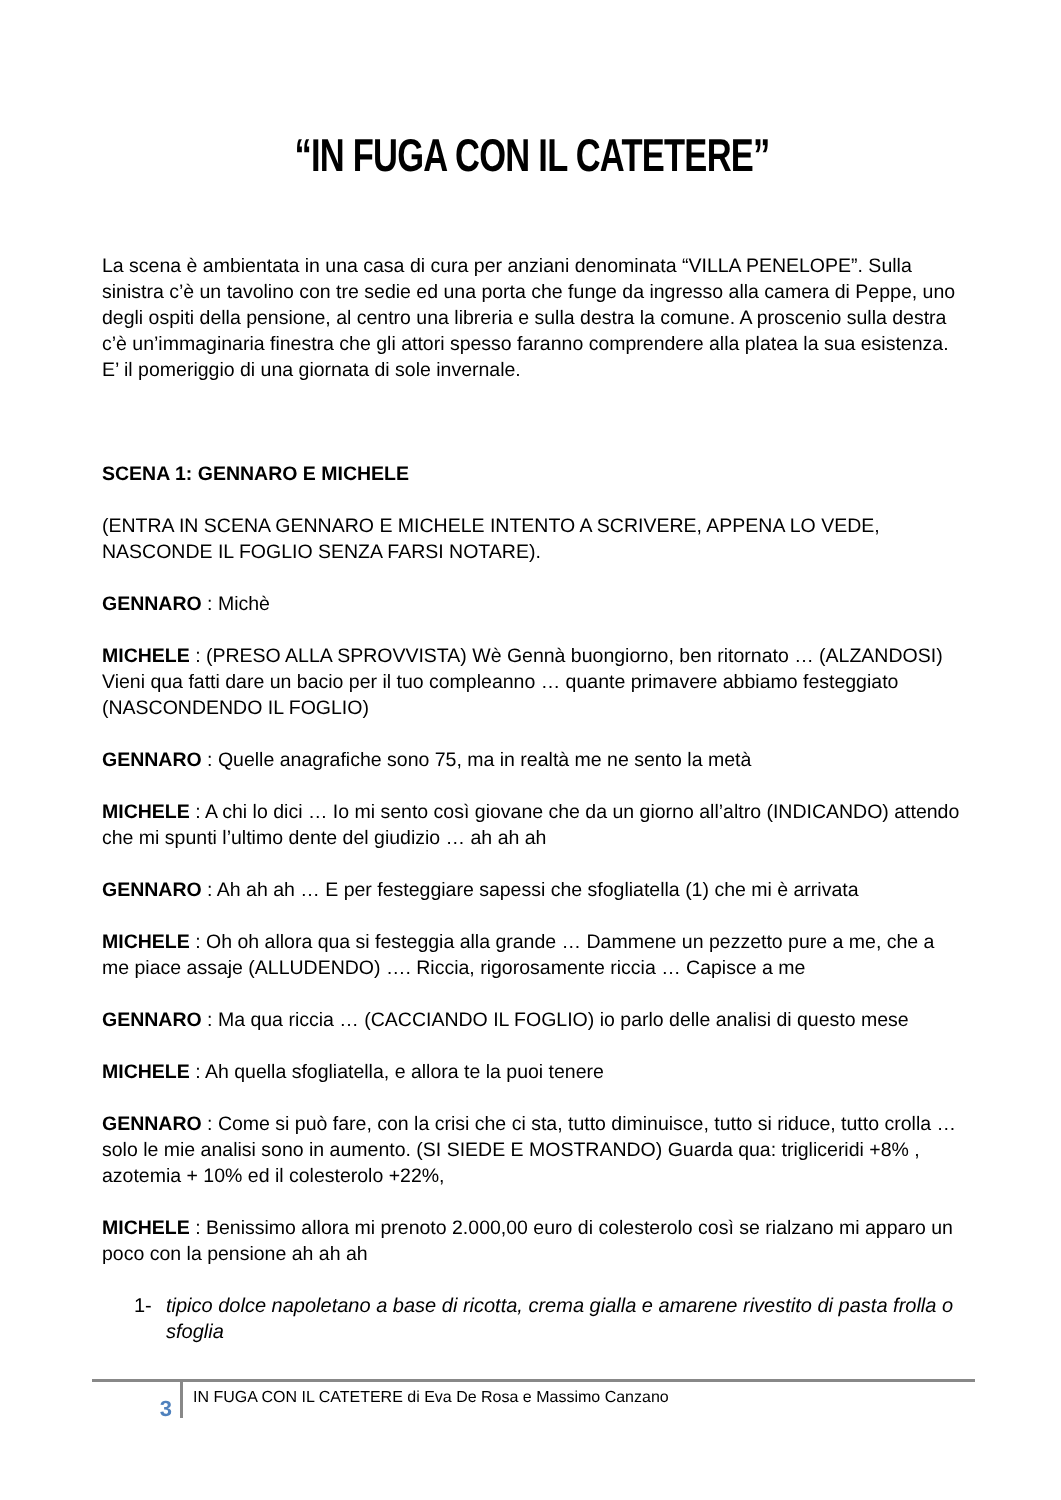“IN FUGA CON IL CATETERE”
La scena è ambientata in una casa di cura per anziani denominata “VILLA PENELOPE”. Sulla sinistra c’è un tavolino con tre sedie ed una porta che funge da ingresso alla camera di Peppe, uno degli ospiti della pensione, al centro una libreria e sulla destra la comune. A proscenio sulla destra c’è un’immaginaria finestra che gli attori spesso faranno comprendere alla platea la sua esistenza. E’ il pomeriggio di una giornata di sole invernale.
SCENA 1: GENNARO E MICHELE
(ENTRA IN SCENA GENNARO E MICHELE INTENTO A SCRIVERE, APPENA LO VEDE, NASCONDE IL FOGLIO SENZA FARSI NOTARE).
GENNARO : Michè
MICHELE : (PRESO ALLA SPROVVISTA) Wè Gennà buongiorno, ben ritornato … (ALZANDOSI) Vieni qua fatti dare un bacio per il tuo compleanno … quante primavere abbiamo festeggiato (NASCONDENDO IL FOGLIO)
GENNARO : Quelle anagrafiche sono 75, ma in realtà me ne sento la metà
MICHELE : A chi lo dici … Io mi sento così giovane che da un giorno all’altro (INDICANDO) attendo che mi spunti l’ultimo dente del giudizio … ah ah ah
GENNARO : Ah ah ah … E per festeggiare sapessi che sfogliatella (1) che mi è arrivata
MICHELE : Oh oh allora qua si festeggia alla grande … Dammene un pezzetto pure a me, che a me piace assaje (ALLUDENDO) …. Riccia, rigorosamente riccia … Capisce a me
GENNARO : Ma qua riccia … (CACCIANDO IL FOGLIO) io parlo delle analisi di questo mese
MICHELE : Ah quella sfogliatella, e allora te la puoi tenere
GENNARO : Come si può fare, con la crisi che ci sta, tutto diminuisce, tutto si riduce, tutto crolla … solo le mie analisi sono in aumento. (SI SIEDE E MOSTRANDO) Guarda qua: trigliceridi +8% , azotemia + 10% ed il colesterolo +22%,
MICHELE : Benissimo allora mi prenoto 2.000,00 euro di colesterolo così se rialzano mi apparo un poco con la pensione ah ah ah
1- tipico dolce napoletano a base di ricotta, crema gialla e amarene rivestito di pasta frolla o sfoglia
3
IN FUGA CON IL CATETERE di Eva De Rosa e Massimo Canzano